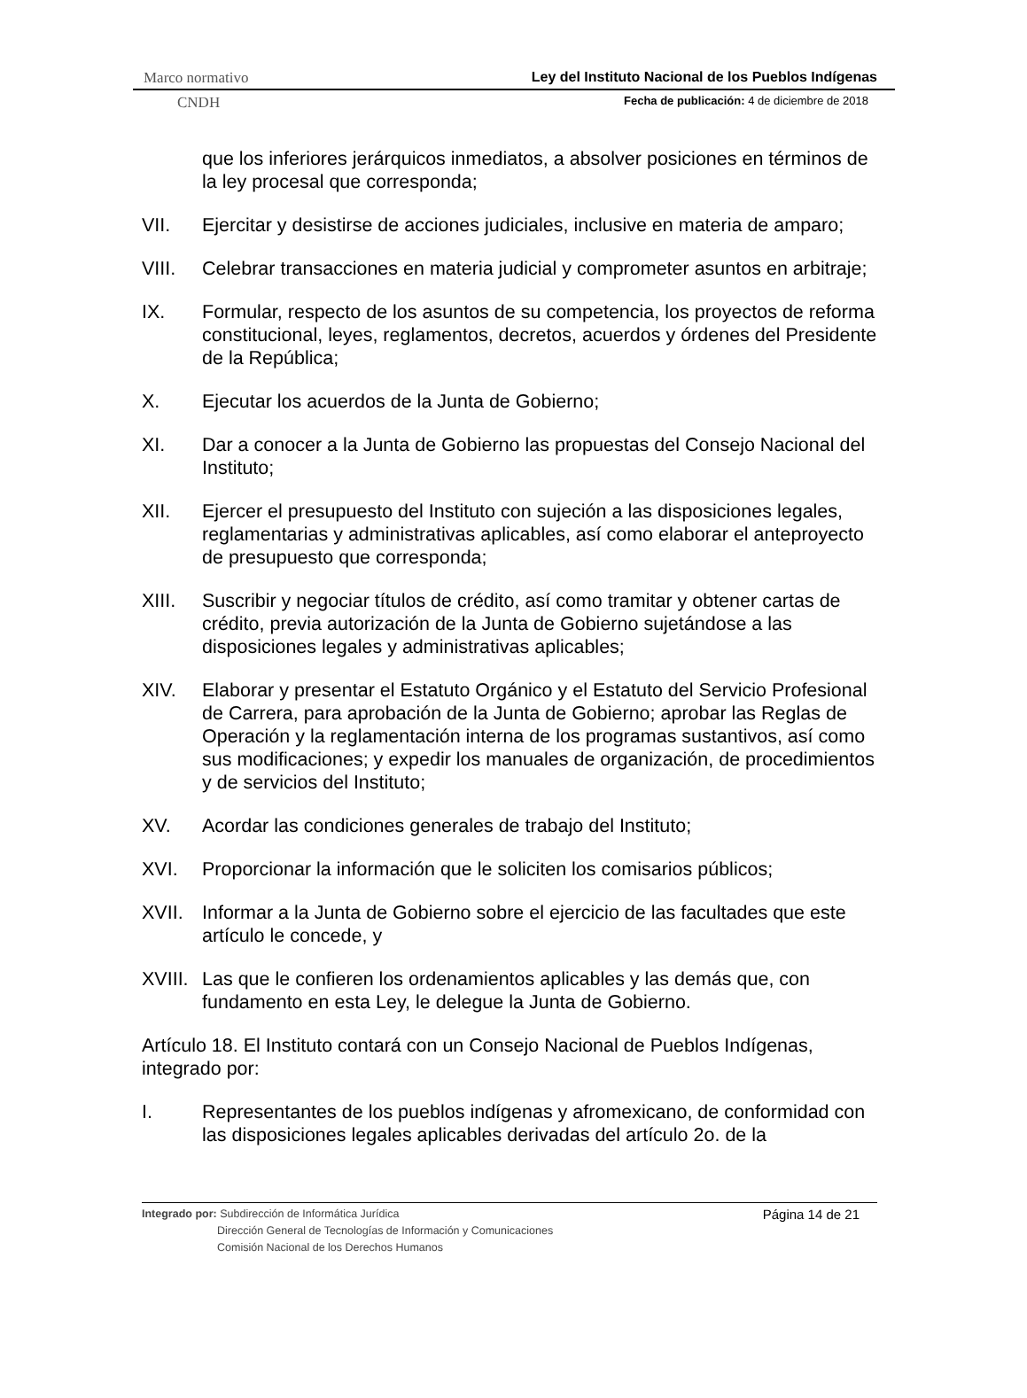Marco normativo Ley del Instituto Nacional de los Pueblos Indígenas
CNDH Fecha de publicación: 4 de diciembre de 2018
que los inferiores jerárquicos inmediatos, a absolver posiciones en términos de la ley procesal que corresponda;
VII. Ejercitar y desistirse de acciones judiciales, inclusive en materia de amparo;
VIII. Celebrar transacciones en materia judicial y comprometer asuntos en arbitraje;
IX. Formular, respecto de los asuntos de su competencia, los proyectos de reforma constitucional, leyes, reglamentos, decretos, acuerdos y órdenes del Presidente de la República;
X. Ejecutar los acuerdos de la Junta de Gobierno;
XI. Dar a conocer a la Junta de Gobierno las propuestas del Consejo Nacional del Instituto;
XII. Ejercer el presupuesto del Instituto con sujeción a las disposiciones legales, reglamentarias y administrativas aplicables, así como elaborar el anteproyecto de presupuesto que corresponda;
XIII. Suscribir y negociar títulos de crédito, así como tramitar y obtener cartas de crédito, previa autorización de la Junta de Gobierno sujetándose a las disposiciones legales y administrativas aplicables;
XIV. Elaborar y presentar el Estatuto Orgánico y el Estatuto del Servicio Profesional de Carrera, para aprobación de la Junta de Gobierno; aprobar las Reglas de Operación y la reglamentación interna de los programas sustantivos, así como sus modificaciones; y expedir los manuales de organización, de procedimientos y de servicios del Instituto;
XV. Acordar las condiciones generales de trabajo del Instituto;
XVI. Proporcionar la información que le soliciten los comisarios públicos;
XVII. Informar a la Junta de Gobierno sobre el ejercicio de las facultades que este artículo le concede, y
XVIII. Las que le confieren los ordenamientos aplicables y las demás que, con fundamento en esta Ley, le delegue la Junta de Gobierno.
Artículo 18. El Instituto contará con un Consejo Nacional de Pueblos Indígenas, integrado por:
I. Representantes de los pueblos indígenas y afromexicano, de conformidad con las disposiciones legales aplicables derivadas del artículo 2o. de la
Página 14 de 21 Integrado por: Subdirección de Informática Jurídica
Dirección General de Tecnologías de Información y Comunicaciones
Comisión Nacional de los Derechos Humanos